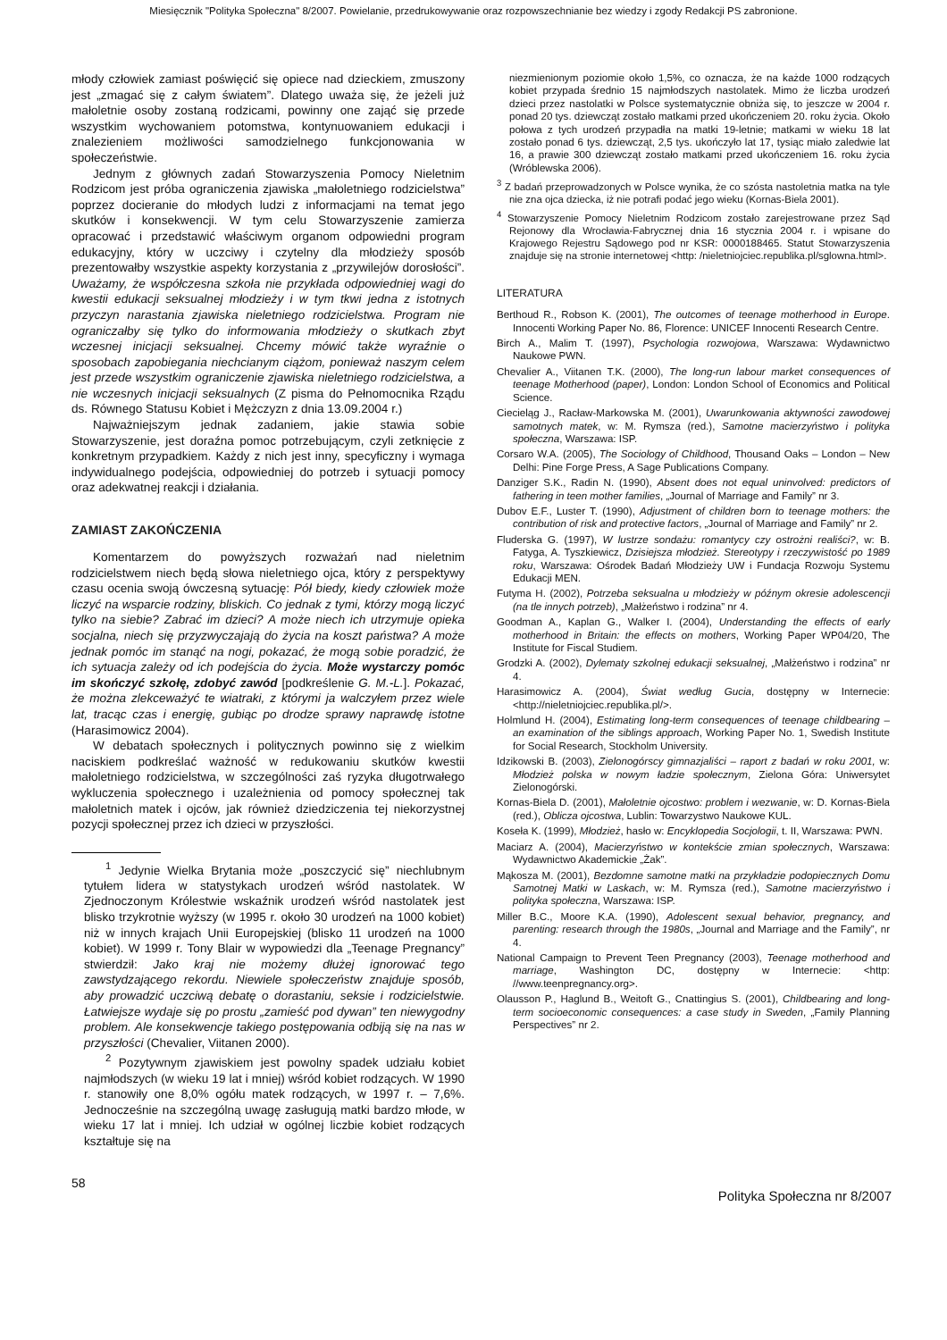Miesięcznik "Polityka Społeczna" 8/2007. Powielanie, przedrukowywanie oraz rozpowszechnianie bez wiedzy i zgody Redakcji PS zabronione.
młody człowiek zamiast poświęcić się opiece nad dzieckiem, zmuszony jest „zmagać się z całym światem”. Dlatego uważa się, że jeżeli już małoletnie osoby zostaną rodzicami, powinny one zająć się przede wszystkim wychowaniem potomstwa, kontynuowaniem edukacji i znalezieniem możliwości samodzielnego funkcjonowania w społeczeństwie.
Jednym z głównych zadań Stowarzyszenia Pomocy Nieletnim Rodzicom jest próba ograniczenia zjawiska „małoletniego rodzicielstwa” poprzez docieranie do młodych ludzi z informacjami na temat jego skutków i konsekwencji. W tym celu Stowarzyszenie zamierza opracować i przedstawić właściwym organom odpowiedni program edukacyjny, który w uczciwy i czytelny dla młodzieży sposób prezentowałby wszystkie aspekty korzystania z „przywilejów dorosłości”. Uważamy, że współczesna szkoła nie przykłada odpowiedniej wagi do kwestii edukacji seksualnej młodzieży i w tym tkwi jedna z istotnych przyczyn narastania zjawiska nieletniego rodzicielstwa. Program nie ograniczałby się tylko do informowania młodzieży o skutkach zbyt wczesnej inicjacji seksualnej. Chcemy mówić także wyraźnie o sposobach zapobiegania niechcianym ciążom, ponieważ naszym celem jest przede wszystkim ograniczenie zjawiska nieletniego rodzicielstwa, a nie wczesnych inicjacji seksualnych (Z pisma do Pełnomocnika Rządu ds. Równego Statusu Kobiet i Mężczyzn z dnia 13.09.2004 r.)
Najważniejszym jednak zadaniem, jakie stawia sobie Stowarzyszenie, jest doraźna pomoc potrzebującym, czyli zetknięcie z konkretnym przypadkiem. Każdy z nich jest inny, specyficzny i wymaga indywidualnego podejścia, odpowiedniej do potrzeb i sytuacji pomocy oraz adekwatnej reakcji i działania.
ZAMIAST ZAKOŃCZENIA
Komentarzem do powyższych rozważań nad nieletnim rodzicielstwem niech będą słowa nieletniego ojca, który z perspektywy czasu ocenia swoją ówczesną sytuację: Pół biedy, kiedy człowiek może liczyć na wsparcie rodziny, bliskich. Co jednak z tymi, którzy mogą liczyć tylko na siebie? Zabrać im dzieci? A może niech ich utrzymuje opieka socjalna, niech się przyzwyczajają do życia na koszt państwa? A może jednak pomóc im stanąć na nogi, pokazać, że mogą sobie poradzić, że ich sytuacja zależy od ich podejścia do życia. Może wystarczy pomóc im skończyć szkołę, zdobyć zawód [podkreślenie G. M.-L.]. Pokazać, że można zlekceważyć te wiatraki, z którymi ja walczyłem przez wiele lat, tracąc czas i energię, gubiąc po drodze sprawy naprawdę istotne (Harasimowicz 2004).
W debatach społecznych i politycznych powinno się z wielkim naciskiem podkreślać ważność w redukowaniu skutków kwestii małoletniego rodzicielstwa, w szczególności zaś ryzyka długotrwałego wykluczenia społecznego i uzależnienia od pomocy społecznej tak małoletnich matek i ojców, jak również dziedziczenia tej niekorzystnej pozycji społecznej przez ich dzieci w przyszłości.
<sup>1</sup> Jedynie Wielka Brytania może „poszczycić się” niechlubnym tytułem lidera w statystykach urodzeń wśród nastolatek. W Zjednoczonym Królestwie wskaźnik urodzeń wśród nastolatek jest blisko trzykrotnie wyższy (w 1995 r. około 30 urodzeń na 1000 kobiet) niż w innych krajach Unii Europejskiej (blisko 11 urodzeń na 1000 kobiet). W 1999 r. Tony Blair w wypowiedzi dla „Teenage Pregnancy” stwierdził: Jako kraj nie możemy dłużej ignorować tego zawstydzającego rekordu. Niewiele społeczeństw znajduje sposób, aby prowadzić uczciwą debatę o dorastaniu, seksie i rodzicielstwie. Łatwiejsze wydaje się po prostu „zamieść pod dywan” ten niewygodny problem. Ale konsekwencje takiego postępowania odbiją się na nas w przyszłości (Chevalier, Viitanen 2000).
<sup>2</sup> Pozytywnym zjawiskiem jest powolny spadek udziału kobiet najmłodszych (w wieku 19 lat i mniej) wśród kobiet rodzących. W 1990 r. stanowiły one 8,0% ogółu matek rodzących, w 1997 r. – 7,6%. Jednocześnie na szczególną uwagę zasługują matki bardzo młode, w wieku 17 lat i mniej. Ich udział w ogólnej liczbie kobiet rodzących kształtuje się na
niezmienionym poziomie około 1,5%, co oznacza, że na każde 1000 rodzących kobiet przypada średnio 15 najmłodszych nastolatek. Mimo że liczba urodzeń dzieci przez nastolatki w Polsce systematycznie obniża się, to jeszcze w 2004 r. ponad 20 tys. dziewcząt zostało matkami przed ukończeniem 20. roku życia. Około połowa z tych urodzeń przypadła na matki 19-letnie; matkami w wieku 18 lat zostało ponad 6 tys. dziewcząt, 2,5 tys. ukończyło lat 17, tysiąc miało zaledwie lat 16, a prawie 300 dziewcząt zostało matkami przed ukończeniem 16. roku życia (Wróblewska 2006).
<sup>3</sup> Z badań przeprowadzonych w Polsce wynika, że co szósta nastoletnia matka na tyle nie zna ojca dziecka, iż nie potrafi podać jego wieku (Kornas-Biela 2001).
<sup>4</sup> Stowarzyszenie Pomocy Nieletnim Rodzicom zostało zarejestrowane przez Sąd Rejonowy dla Wrocławia-Fabrycznej dnia 16 stycznia 2004 r. i wpisane do Krajowego Rejestru Sądowego pod nr KSR: 0000188465. Statut Stowarzyszenia znajduje się na stronie internetowej <http: /nieletniojciec.republika.pl/sglowna.html>.
LITERATURA
Berthoud R., Robson K. (2001), The outcomes of teenage motherhood in Europe. Innocenti Working Paper No. 86, Florence: UNICEF Innocenti Research Centre.
Birch A., Malim T. (1997), Psychologia rozwojowa, Warszawa: Wydawnictwo Naukowe PWN.
Chevalier A., Viitanen T.K. (2000), The long-run labour market consequences of teenage Motherhood (paper), London: London School of Economics and Political Science.
Ciecieląg J., Racław-Markowska M. (2001), Uwarunkowania aktywności zawodowej samotnych matek, w: M. Rymsza (red.), Samotne macierzyństwo i polityka społeczna, Warszawa: ISP.
Corsaro W.A. (2005), The Sociology of Childhood, Thousand Oaks – London – New Delhi: Pine Forge Press, A Sage Publications Company.
Danziger S.K., Radin N. (1990), Absent does not equal uninvolved: predictors of fathering in teen mother families, „Journal of Marriage and Family” nr 3.
Dubov E.F., Luster T. (1990), Adjustment of children born to teenage mothers: the contribution of risk and protective factors, „Journal of Marriage and Family” nr 2.
Fluderska G. (1997), W lustrze sondażu: romantycy czy ostrożni realiści?, w: B. Fatyga, A. Tyszkiewicz, Dzisiejsza młodzież. Stereotypy i rzeczywistość po 1989 roku, Warszawa: Ośrodek Badań Młodzieży UW i Fundacja Rozwoju Systemu Edukacji MEN.
Futyma H. (2002), Potrzeba seksualna u młodzieży w późnym okresie adolescencji (na tle innych potrzeb), „Małżeństwo i rodzina” nr 4.
Goodman A., Kaplan G., Walker I. (2004), Understanding the effects of early motherhood in Britain: the effects on mothers, Working Paper WP04/20, The Institute for Fiscal Studiem.
Grodzki A. (2002), Dylematy szkolnej edukacji seksualnej, „Małżeństwo i rodzina” nr 4.
Harasimowicz A. (2004), Świat według Gucia, dostępny w Internecie: <http://nieletniojciec.republika.pl/>.
Holmlund H. (2004), Estimating long-term consequences of teenage childbearing – an examination of the siblings approach, Working Paper No. 1, Swedish Institute for Social Research, Stockholm University.
Idzikowski B. (2003), Zielonogórscy gimnazjaliści – raport z badań w roku 2001, w: Młodzież polska w nowym ładzie społecznym, Zielona Góra: Uniwersytet Zielonogórski.
Kornas-Biela D. (2001), Małoletnie ojcostwo: problem i wezwanie, w: D. Kornas-Biela (red.), Oblicza ojcostwa, Lublin: Towarzystwo Naukowe KUL.
Koseła K. (1999), Młodzież, hasło w: Encyklopedia Socjologii, t. II, Warszawa: PWN.
Maciarz A. (2004), Macierzyństwo w kontekście zmian społecznych, Warszawa: Wydawnictwo Akademickie „Żak”.
Mąkosza M. (2001), Bezdomne samotne matki na przykładzie podopiecznych Domu Samotnej Matki w Laskach, w: M. Rymsza (red.), Samotne macierzyństwo i polityka społeczna, Warszawa: ISP.
Miller B.C., Moore K.A. (1990), Adolescent sexual behavior, pregnancy, and parenting: research through the 1980s, „Journal and Marriage and the Family”, nr 4.
National Campaign to Prevent Teen Pregnancy (2003), Teenage motherhood and marriage, Washington DC, dostępny w Internecie: <http: //www.teenpregnancy.org>.
Olausson P., Haglund B., Weitoft G., Cnattingius S. (2001), Childbearing and long-term socioeconomic consequences: a case study in Sweden, „Family Planning Perspectives” nr 2.
58
Polityka Społeczna nr 8/2007